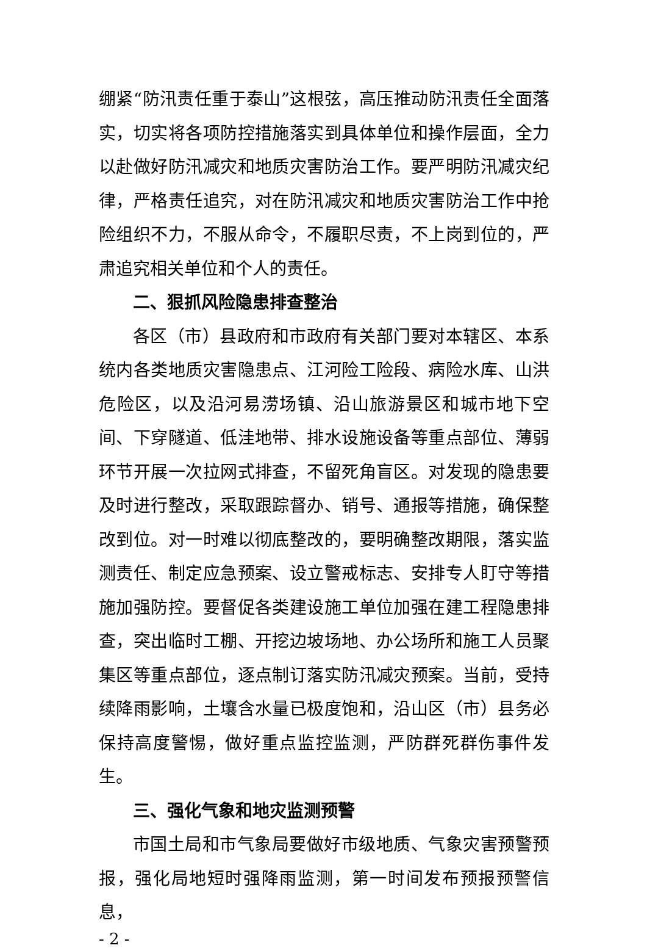绷紧“防汛责任重于泰山”这根弦，高压推动防汛责任全面落实，切实将各项防控措施落实到具体单位和操作层面，全力以赴做好防汛减灾和地质灾害防治工作。要严明防汛减灾纪律，严格责任追究，对在防汛减灾和地质灾害防治工作中抢险组织不力，不服从命令，不履职尽责，不上岗到位的，严肃追究相关单位和个人的责任。
二、狠抓风险隐患排查整治
各区（市）县政府和市政府有关部门要对本辖区、本系统内各类地质灾害隐患点、江河险工险段、病险水库、山洪危险区，以及沿河易涝场镇、沿山旅游景区和城市地下空间、下穿隧道、低洼地带、排水设施设备等重点部位、薄弱环节开展一次拉网式排查，不留死角盲区。对发现的隐患要及时进行整改，采取跟踪督办、销号、通报等措施，确保整改到位。对一时难以彻底整改的，要明确整改期限，落实监测责任、制定应急预案、设立警戒标志、安排专人盯守等措施加强防控。要督促各类建设施工单位加强在建工程隐患排查，突出临时工棚、开挖边坡场地、办公场所和施工人员聚集区等重点部位，逐点制订落实防汛减灾预案。当前，受持续降雨影响，土壤含水量已极度饱和，沿山区（市）县务必保持高度警惕，做好重点监控监测，严防群死群伤事件发生。
三、强化气象和地灾监测预警
市国土局和市气象局要做好市级地质、气象灾害预警预报，强化局地短时强降雨监测，第一时间发布预报预警信息，
- 2 -